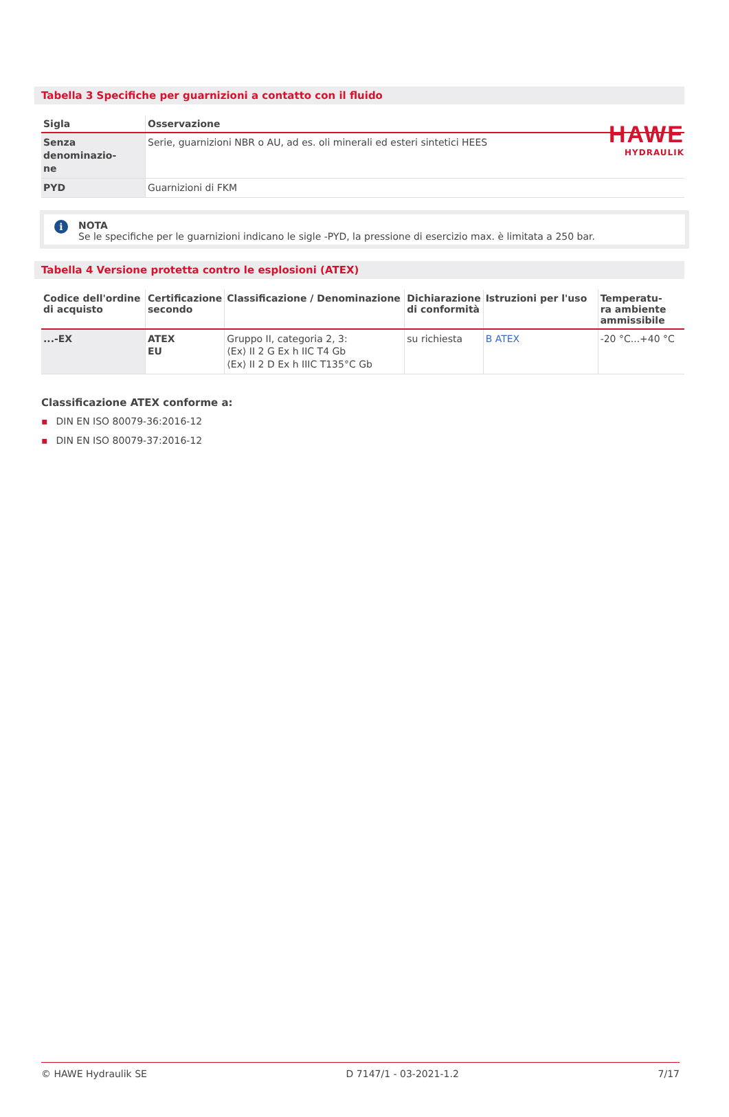HAWE
HYDRAULIK
Tabella 3 Specifiche per guarnizioni a contatto con il fluido
| Sigla | Osservazione |
| --- | --- |
| Senza denominazio- ne | Serie, guarnizioni NBR o AU, ad es. oli minerali ed esteri sintetici HEES |
| PYD | Guarnizioni di FKM |
i
NOTA
Se le specifiche per le guarnizioni indicano le sigle -PYD, la pressione di esercizio max. è limitata a 250 bar.
Tabella 4 Versione protetta contro le esplosioni (ATEX)
| Codice dell'ordine di acquisto | Certificazione secondo | Classificazione / Denominazione | Dichiarazione di conformità | Istruzioni per l'uso | Temperatu- ra ambiente ammissibile |
| --- | --- | --- | --- | --- | --- |
| ...-EX | ATEX EU | Gruppo II, categoria 2, 3: ⟨Ex⟩ II 2 G Ex h IIC T4 Gb ⟨Ex⟩ II 2 D Ex h IIIC T135°C Gb | su richiesta | B ATEX | -20 °C...+40 °C |
Classificazione ATEX conforme a:
▪ DIN EN ISO 80079-36:2016-12
▪ DIN EN ISO 80079-37:2016-12
© HAWE Hydraulik SE D 7147/1 - 03-2021-1.2 7/17